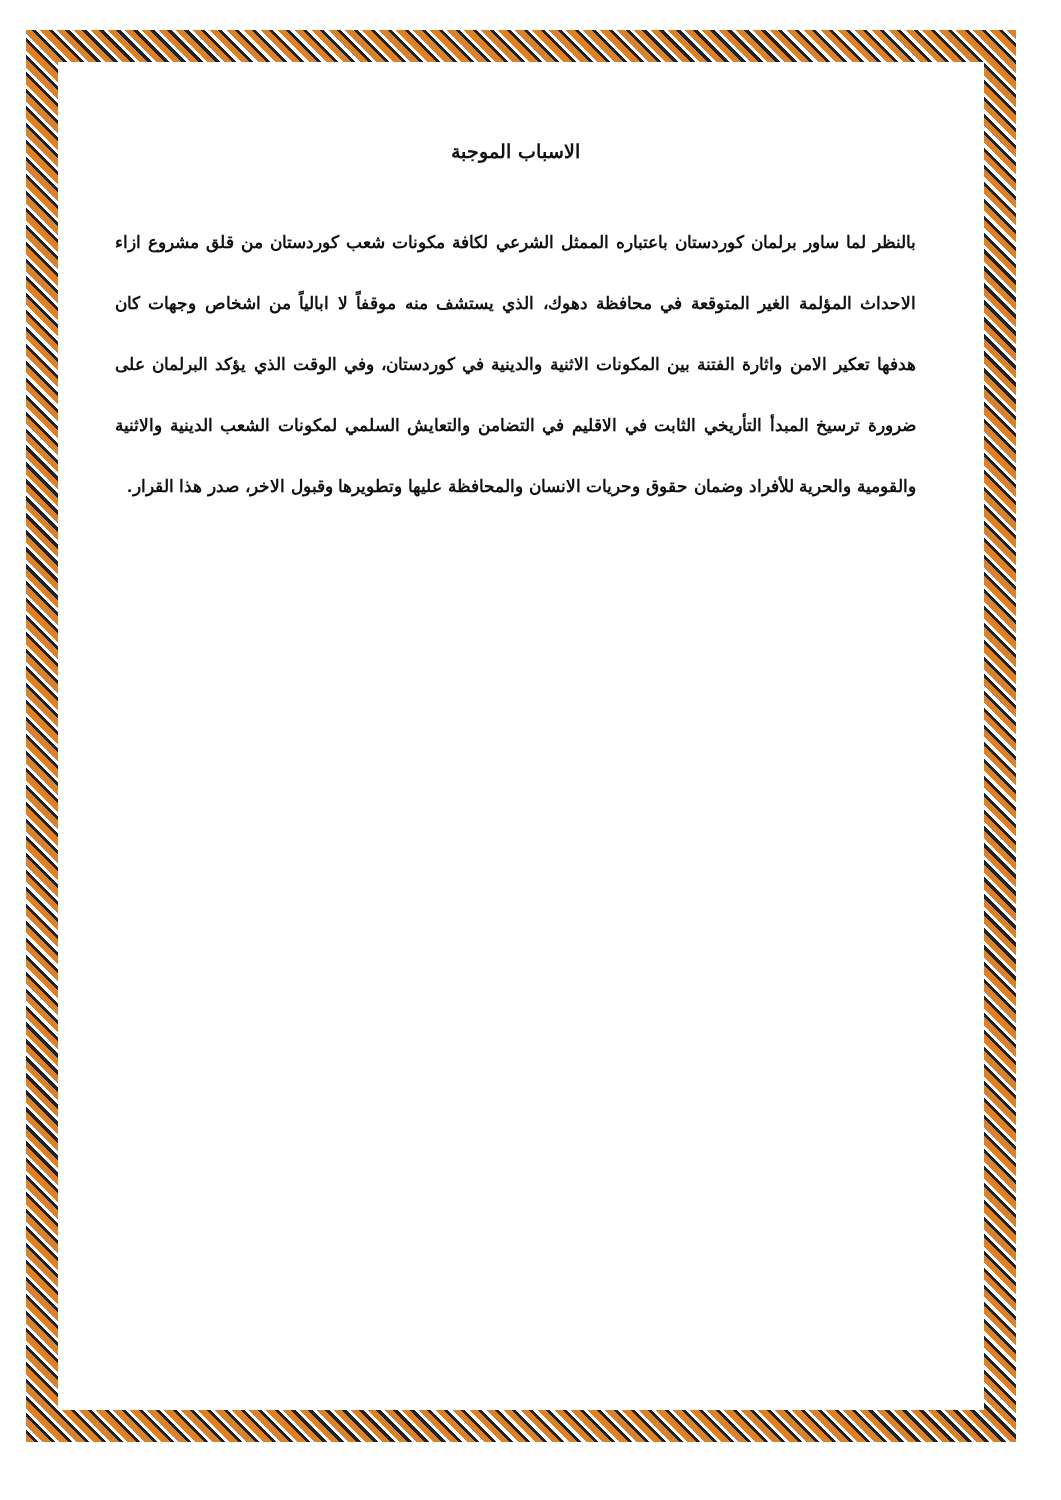الاسباب الموجبة
بالنظر لما ساور برلمان كوردستان باعتباره الممثل الشرعي لكافة مكونات شعب كوردستان من قلق مشروع ازاء الاحداث المؤلمة الغير المتوقعة في محافظة دهوك، الذي يستشف منه موقفاً لا ابالياً من اشخاص وجهات كان هدفها تعكير الامن واثارة الفتنة بين المكونات الاثنية والدينية في كوردستان، وفي الوقت الذي يؤكد البرلمان على ضرورة ترسيخ المبدأ التأريخي الثابت في الاقليم في التضامن والتعايش السلمي لمكونات الشعب الدينية والاثنية والقومية والحرية للأفراد وضمان حقوق وحريات الانسان والمحافظة عليها وتطويرها وقبول الاخر، صدر هذا القرار.